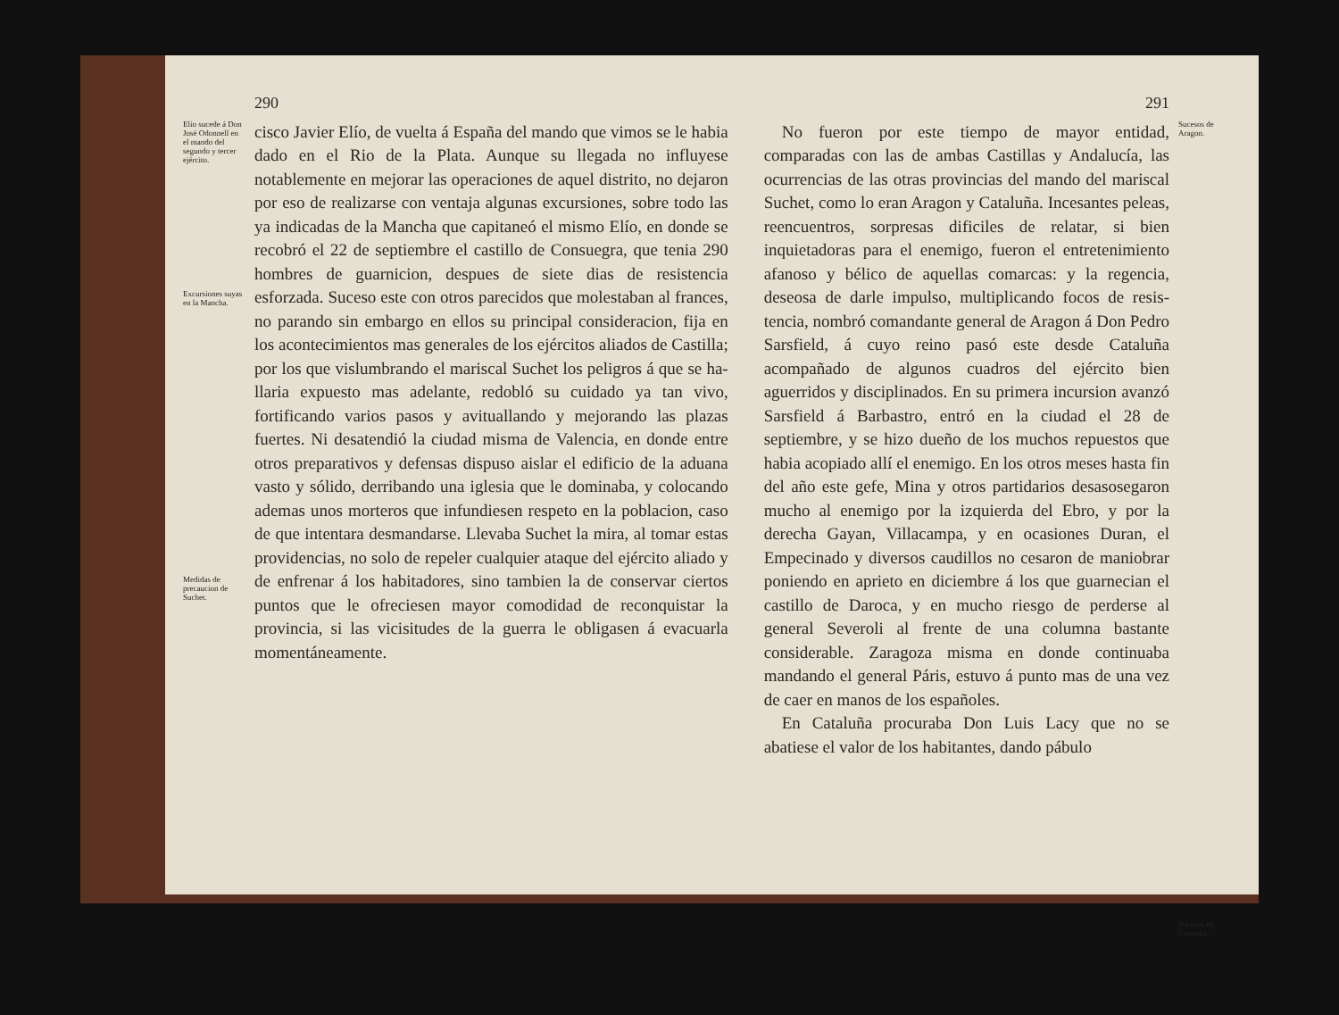Elío sucede á Don José Odonnell en el mando del segundo y tercer ejército.
Excursiones suyas en la Mancha.
Medidas de precaucion de Suchet.
290
cisco Javier Elío, de vuelta á España del mando que vimos se le habia dado en el Rio de la Plata. Aunque su llegada no influyese notablemente en mejorar las operaciones de aquel distrito, no deja­ron por eso de realizarse con ventaja algunas ex­cursiones, sobre todo las ya indicadas de la Man­cha que capitaneó el mismo Elío, en donde se re­cobró el 22 de septiembre el castillo de Consuegra, que tenia 290 hombres de guarnicion, despues de siete dias de resistencia esforzada. Suceso este con otros parecidos que molestaban al frances, no pa­rando sin embargo en ellos su principal considera­cion, fija en los acontecimientos mas generales de los ejércitos aliados de Castilla; por los que vislum­brando el mariscal Suchet los peligros á que se ha­llaria expuesto mas adelante, redobló su cuidado ya tan vivo, fortificando varios pasos y avituallan­do y mejorando las plazas fuertes. Ni desatendió la ciudad misma de Valencia, en donde entre otros preparativos y defensas dispuso aislar el edificio de la aduana vasto y sólido, derribando una iglesia que le dominaba, y colocando ademas unos morte­ros que infundiesen respeto en la poblacion, caso de que intentara desmandarse. Llevaba Suchet la mira, al tomar estas providencias, no solo de repe­ler cualquier ataque del ejército aliado y de enfre­nar á los habitadores, sino tambien la de conservar ciertos puntos que le ofreciesen mayor comodidad de reconquistar la provincia, si las vicisitudes de la guerra le obligasen á evacuarla momentáneamente.
291
No fueron por este tiempo de mayor entidad, comparadas con las de ambas Castillas y Andalu­cía, las ocurrencias de las otras provincias del mando del mariscal Suchet, como lo eran Aragon y Cataluña. Incesantes peleas, reencuentros, sor­presas dificiles de relatar, si bien inquietadoras pa­ra el enemigo, fueron el entretenimiento afanoso y bélico de aquellas comarcas: y la regencia, deseo­sa de darle impulso, multiplicando focos de resis­tencia, nombró comandante general de Aragon á Don Pedro Sarsfield, á cuyo reino pasó este desde Cataluña acompañado de algunos cuadros del ejér­cito bien aguerridos y disciplinados. En su prime­ra incursion avanzó Sarsfield á Barbastro, entró en la ciudad el 28 de septiembre, y se hizo dueño de los muchos repuestos que habia acopiado allí el enemigo. En los otros meses hasta fin del año este gefe, Mina y otros partidarios desasosegaron mu­cho al enemigo por la izquierda del Ebro, y por la derecha Gayan, Villacampa, y en ocasiones Duran, el Empecinado y diversos caudillos no cesaron de maniobrar poniendo en aprieto en diciembre á los que guarnecian el castillo de Daroca, y en mucho riesgo de perderse al general Severoli al frente de una columna bastante considerable. Zaragoza mis­ma en donde continuaba mandando el general Pá­ris, estuvo á punto mas de una vez de caer en ma­nos de los españoles.
En Cataluña procuraba Don Luis Lacy que no se abatiese el valor de los habitantes, dando pábulo
Sucesos de Aragon.
Sucesos en Cataluña.